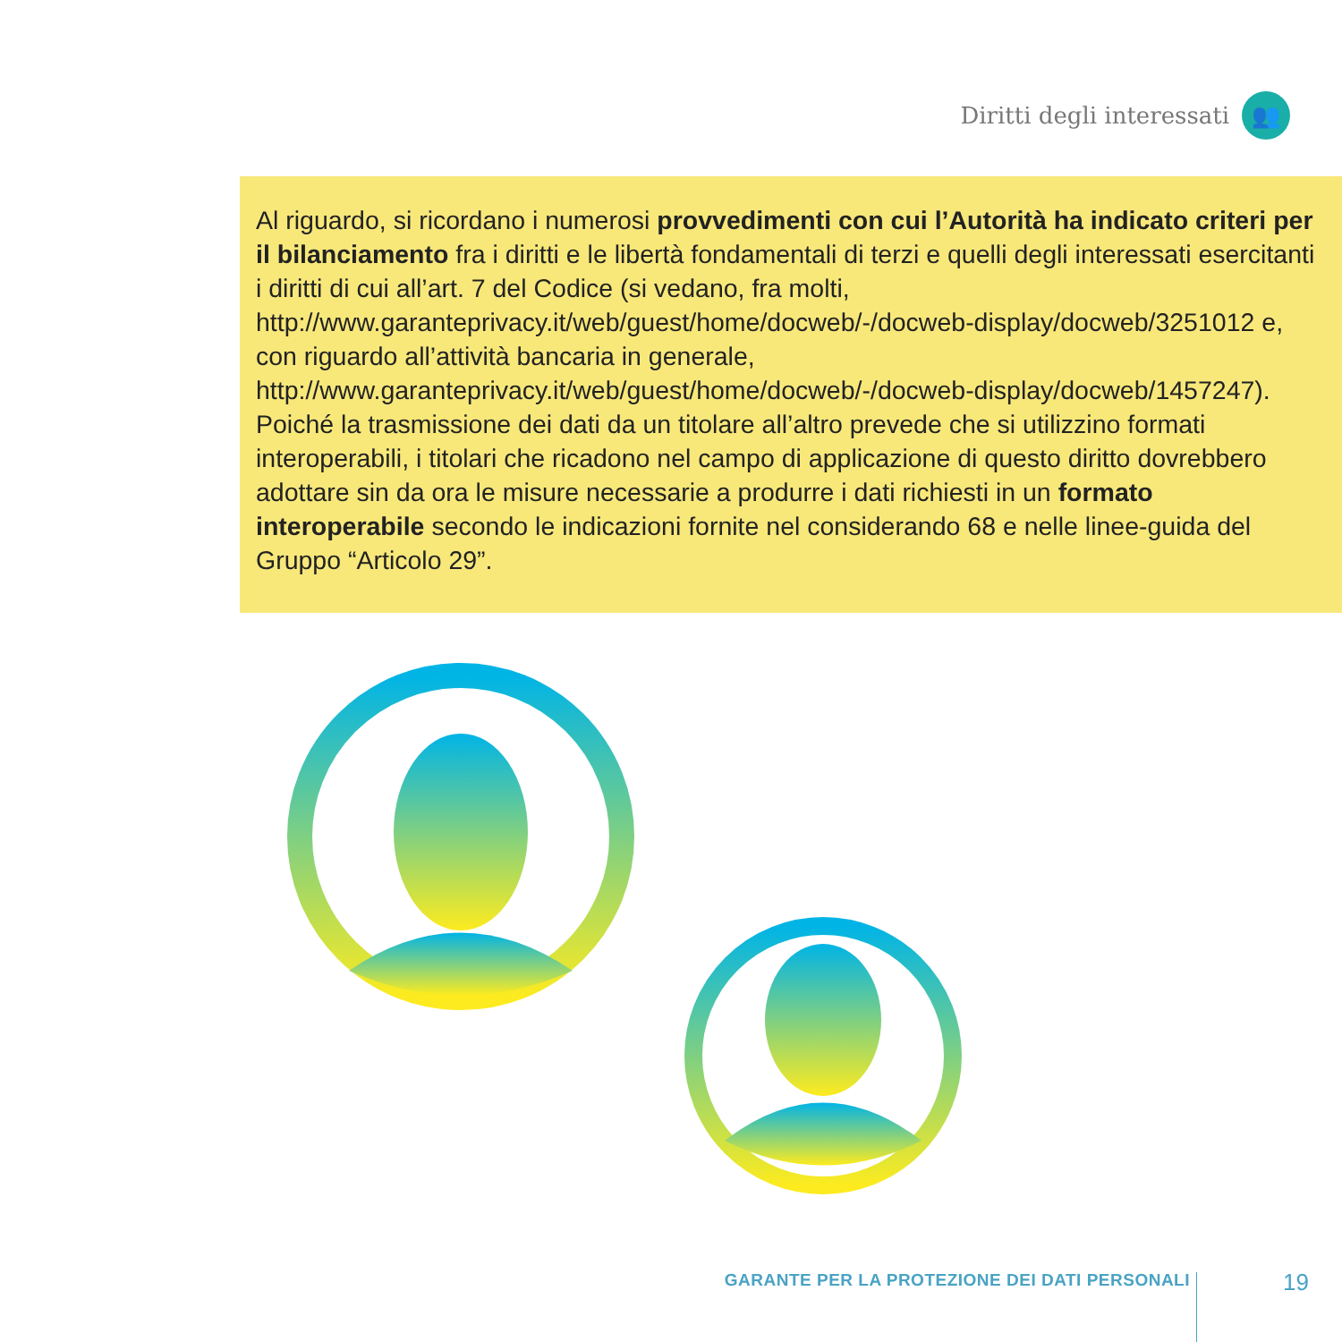Diritti degli interessati 👥
Al riguardo, si ricordano i numerosi provvedimenti con cui l’Autorità ha indicato criteri per il bilanciamento fra i diritti e le libertà fondamentali di terzi e quelli degli interessati esercitanti i diritti di cui all’art. 7 del Codice (si vedano, fra molti, http://www.garanteprivacy.it/web/guest/home/docweb/-/docweb-display/docweb/3251012 e, con riguardo all’attività bancaria in generale, http://www.garanteprivacy.it/web/guest/home/docweb/-/docweb-display/docweb/1457247).
Poiché la trasmissione dei dati da un titolare all’altro prevede che si utilizzino formati interoperabili, i titolari che ricadono nel campo di applicazione di questo diritto dovrebbero adottare sin da ora le misure necessarie a produrre i dati richiesti in un formato interoperabile secondo le indicazioni fornite nel considerando 68 e nelle linee-guida del Gruppo “Articolo 29”.
GARANTE PER LA PROTEZIONE DEI DATI PERSONALI
19